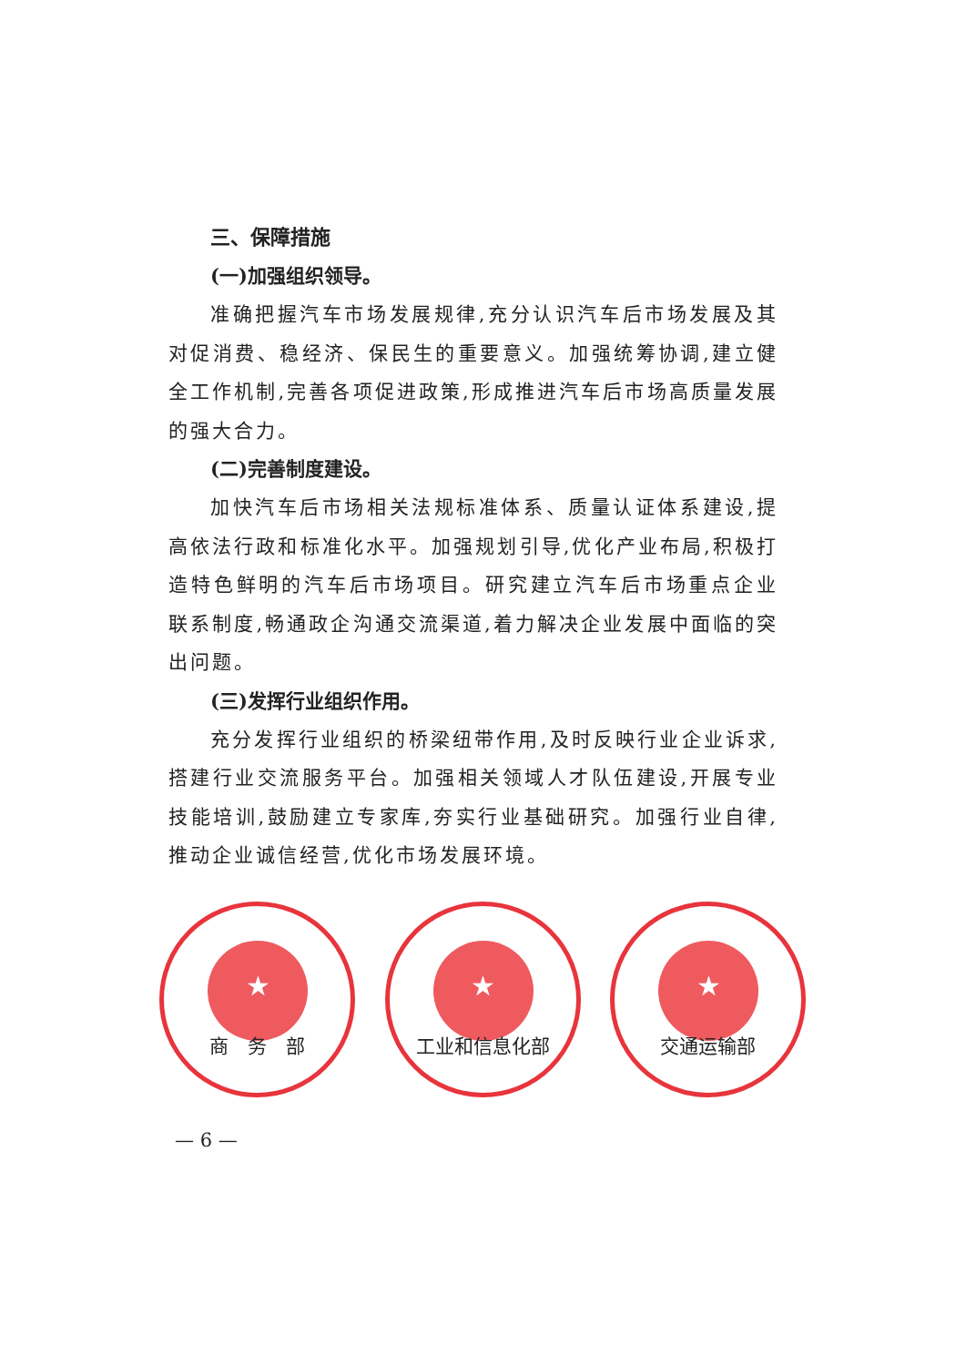三、保障措施
(一)加强组织领导。
准确把握汽车市场发展规律,充分认识汽车后市场发展及其对促消费、稳经济、保民生的重要意义。加强统筹协调,建立健全工作机制,完善各项促进政策,形成推进汽车后市场高质量发展的强大合力。
(二)完善制度建设。
加快汽车后市场相关法规标准体系、质量认证体系建设,提高依法行政和标准化水平。加强规划引导,优化产业布局,积极打造特色鲜明的汽车后市场项目。研究建立汽车后市场重点企业联系制度,畅通政企沟通交流渠道,着力解决企业发展中面临的突出问题。
(三)发挥行业组织作用。
充分发挥行业组织的桥梁纽带作用,及时反映行业企业诉求,搭建行业交流服务平台。加强相关领域人才队伍建设,开展专业技能培训,鼓励建立专家库,夯实行业基础研究。加强行业自律,推动企业诚信经营,优化市场发展环境。
★
商　务　部
★
工业和信息化部
★
交通运输部
— 6 —